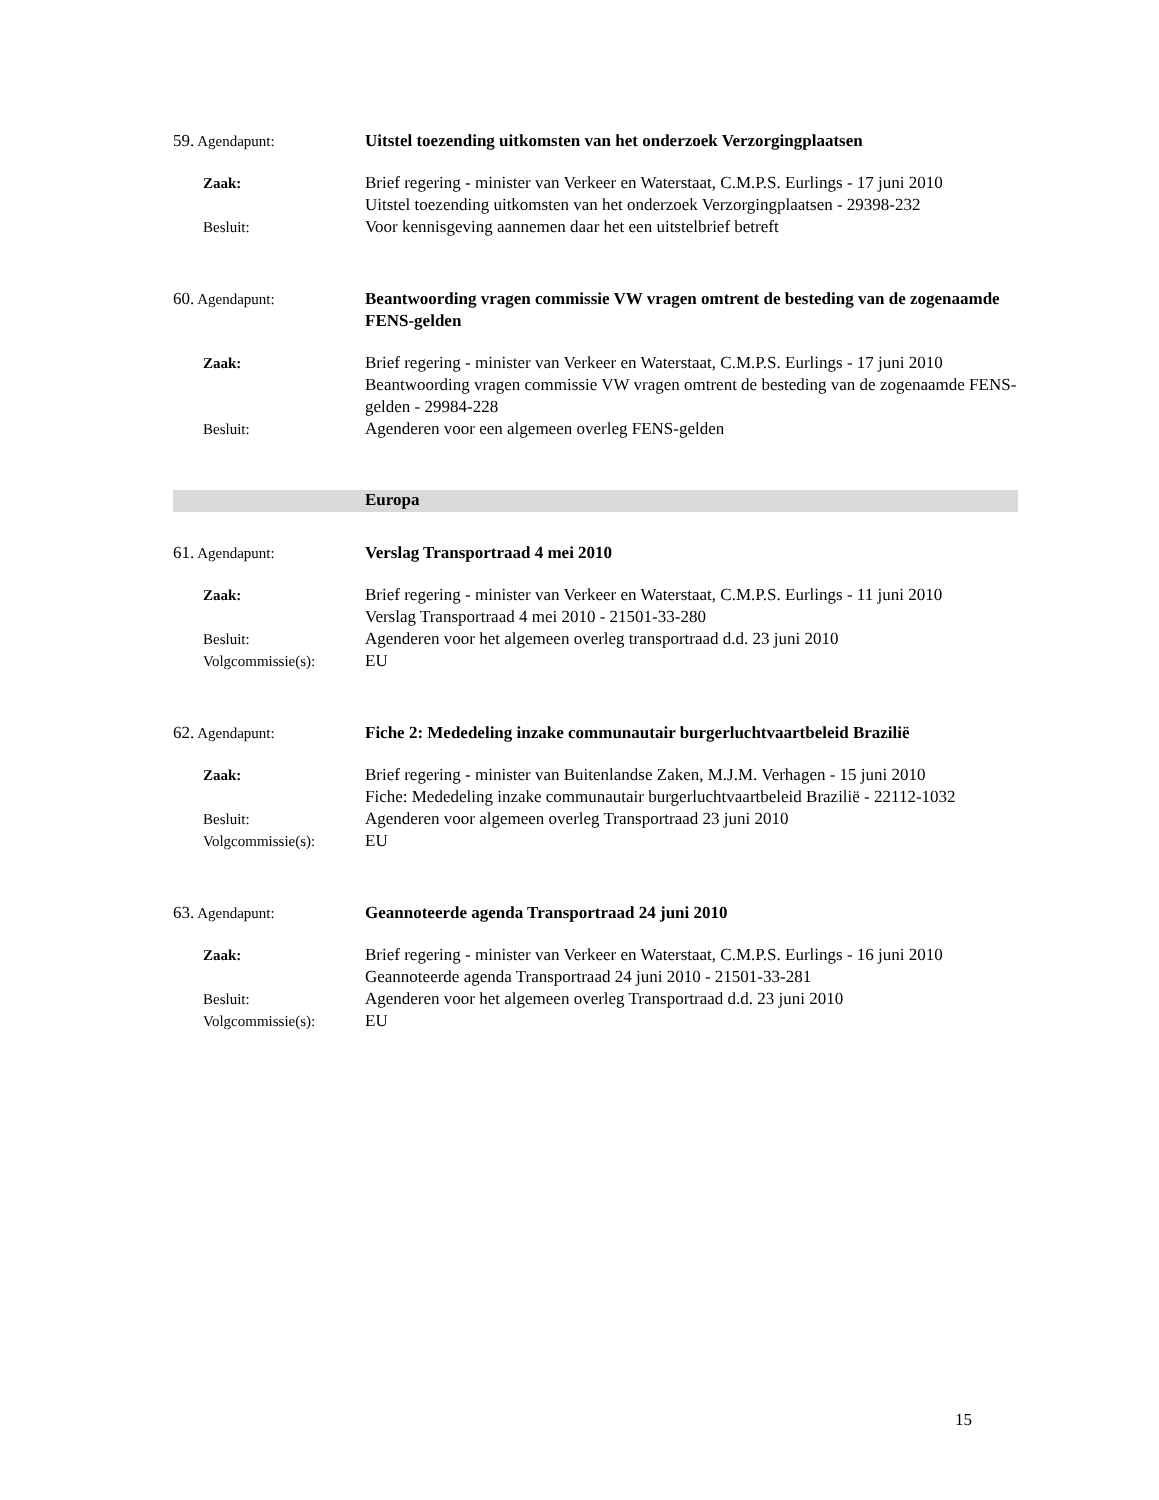59. Agendapunt: Uitstel toezending uitkomsten van het onderzoek Verzorgingplaatsen
Zaak: Brief regering - minister van Verkeer en Waterstaat, C.M.P.S. Eurlings - 17 juni 2010
Uitstel toezending uitkomsten van het onderzoek Verzorgingplaatsen - 29398-232
Besluit: Voor kennisgeving aannemen daar het een uitstelbrief betreft
60. Agendapunt: Beantwoording vragen commissie VW vragen omtrent de besteding van de zogenaamde FENS-gelden
Zaak: Brief regering - minister van Verkeer en Waterstaat, C.M.P.S. Eurlings - 17 juni 2010
Beantwoording vragen commissie VW vragen omtrent de besteding van de zogenaamde FENS-gelden - 29984-228
Besluit: Agenderen voor een algemeen overleg FENS-gelden
Europa
61. Agendapunt: Verslag Transportraad 4 mei 2010
Zaak: Brief regering - minister van Verkeer en Waterstaat, C.M.P.S. Eurlings - 11 juni 2010
Verslag Transportraad 4 mei 2010 - 21501-33-280
Besluit: Agenderen voor het algemeen overleg transportraad d.d. 23 juni 2010
Volgcommissie(s): EU
62. Agendapunt: Fiche 2: Mededeling inzake communautair burgerluchtvaartbeleid Brazilië
Zaak: Brief regering - minister van Buitenlandse Zaken, M.J.M. Verhagen - 15 juni 2010
Fiche: Mededeling inzake communautair burgerluchtvaartbeleid Brazilië - 22112-1032
Besluit: Agenderen voor algemeen overleg Transportraad 23 juni 2010
Volgcommissie(s): EU
63. Agendapunt: Geannoteerde agenda Transportraad 24 juni 2010
Zaak: Brief regering - minister van Verkeer en Waterstaat, C.M.P.S. Eurlings - 16 juni 2010
Geannoteerde agenda Transportraad 24 juni 2010 - 21501-33-281
Besluit: Agenderen voor het algemeen overleg Transportraad d.d. 23 juni 2010
Volgcommissie(s): EU
15